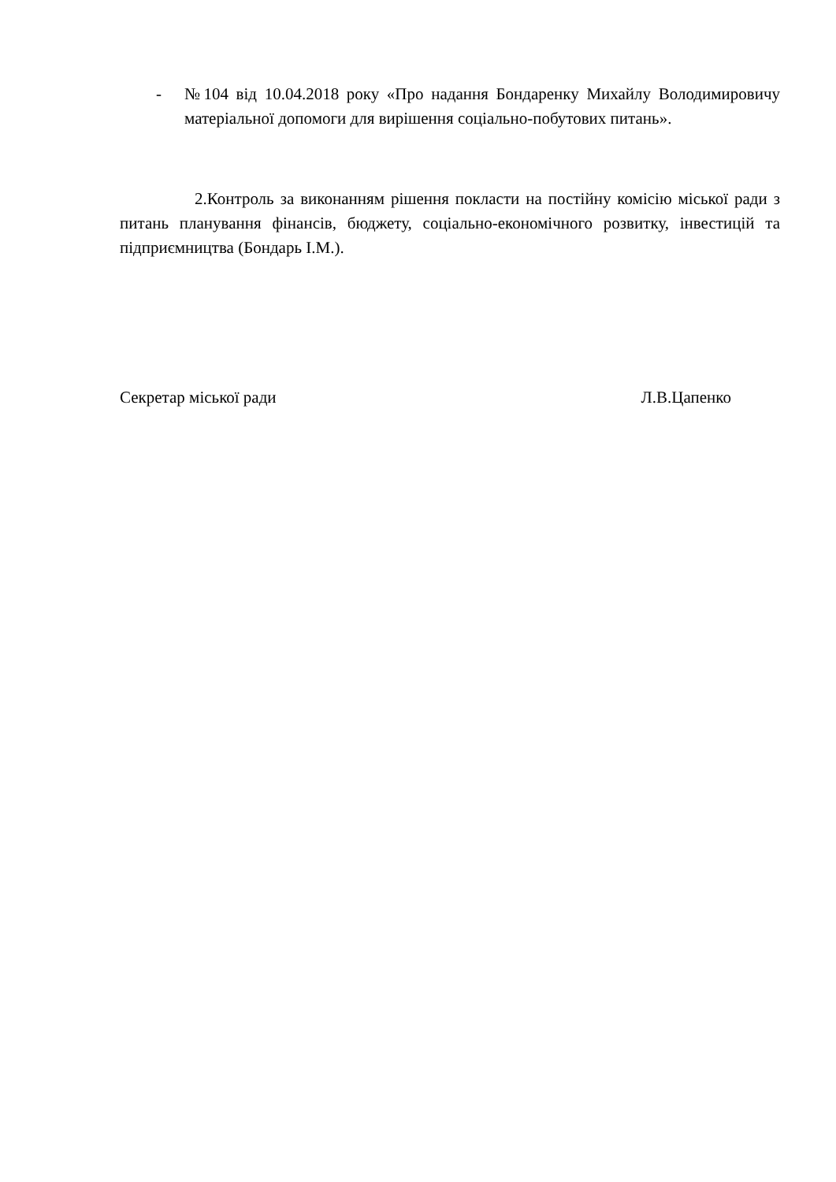- №104 від 10.04.2018 року «Про надання Бондаренку Михайлу Володимировичу матеріальної допомоги для вирішення соціально-побутових питань».
2.Контроль за виконанням рішення покласти на постійну комісію міської ради з питань планування фінансів, бюджету, соціально-економічного розвитку, інвестицій та підприємництва (Бондарь І.М.).
Секретар міської ради Л.В.Цапенко